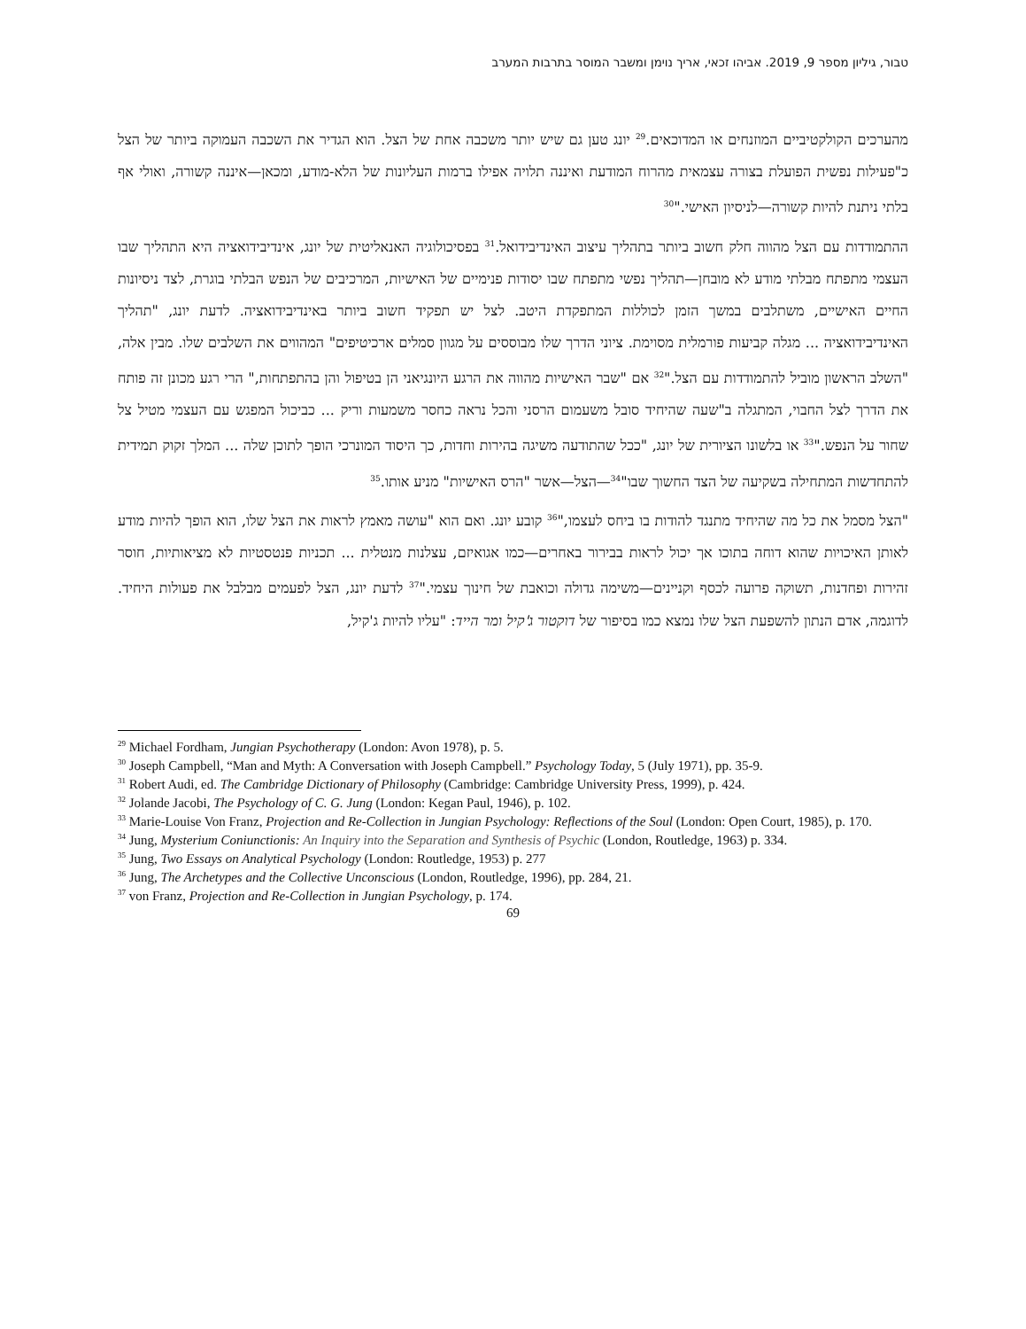טבור, גיליון מספר 9, 2019. אביהו זכאי, אריך נוימן ומשבר המוסר בתרבות המערב
מהערכים הקולקטיביים המוזנחים או המדוכאים.<sup>29</sup> יונג טען גם שיש יותר משכבה אחת של הצל. הוא הגדיר את השכבה העמוקה ביותר של הצל כ"פעילות נפשית הפועלת בצורה עצמאית מהרוח המודעת ואיננה תלויה אפילו ברמות העליונות של הלא-מודע, ומכאן—איננה קשורה, ואולי אף בלתי ניתנת להיות קשורה—לניסיון האישי."<sup>30</sup>
ההתמודדות עם הצל מהווה חלק חשוב ביותר בתהליך עיצוב האינדיבידואל.<sup>31</sup> בפסיכולוגיה האנאליטית של יונג, אינדיבידואציה היא התהליך שבו העצמי מתפתח מבלתי מודע לא מובחן—תהליך נפשי מתפתח שבו יסודות פנימיים של האישיות, המרכיבים של הנפש הבלתי בוגרת, לצד ניסיונות החיים האישיים, משתלבים במשך הזמן לכוללות המתפקדת היטב. לצל יש תפקיד חשוב ביותר באינדיבידואציה. לדעת יונג, "תהליך האינדיבידואציה ... מגלה קביעות פורמלית מסוימת. ציוני הדרך שלו מבוססים על מגוון סמלים ארכיטיפים" המהווים את השלבים שלו. מבין אלה, "השלב הראשון מוביל להתמודדות עם הצל."<sup>32</sup> אם "שבר האישיות מהווה את הרגע היונגיאני הן בטיפול והן בהתפתחות," הרי רגע מכונן זה פותח את הדרך לצל החבוי, המתגלה ב"שעה שהיחיד סובל משעמום הרסני והכל נראה כחסר משמעות וריק ... כביכול המפגש עם העצמי מטיל צל שחור על הנפש."<sup>33</sup> או בלשונו הציורית של יונג, "ככל שהתודעה משיגה בהירות וחדות, כך היסוד המונרכי הופך לתוכן שלה ... המלך זקוק תמידית להתחדשות המתחילה בשקיעה של הצד החשוך שבו"<sup>34</sup>—הצל—אשר "הרס האישיות" מניע אותו.<sup>35</sup>
"הצל מסמל את כל מה שהיחיד מתנגד להודות בו ביחס לעצמו,"<sup>36</sup> קובע יונג. ואם הוא "עושה מאמץ לראות את הצל שלו, הוא הופך להיות מודע לאותן האיכויות שהוא דוחה בתוכו אך יכול לראות בבירור באחרים—כמו אגואיזם, עצלנות מנטלית ... תכניות פנטסטיות לא מציאותיות, חוסר זהירות ופחדנות, תשוקה פרועה לכסף וקניינים—משימה גדולה וכואבת של חינוך עצמי."<sup>37</sup> לדעת יונג, הצל לפעמים מבלבל את פעולות היחיד. לדוגמה, אדם הנתון להשפעת הצל שלו נמצא כמו בסיפור של דוקטור ג'קיל ומר הייד: "עליו להיות ג'קיל,
<sup>29</sup> Michael Fordham, Jungian Psychotherapy (London: Avon 1978), p. 5.
<sup>30</sup> Joseph Campbell, “Man and Myth: A Conversation with Joseph Campbell.” Psychology Today, 5 (July 1971), pp. 35-9.
<sup>31</sup> Robert Audi, ed. The Cambridge Dictionary of Philosophy (Cambridge: Cambridge University Press, 1999), p. 424.
<sup>32</sup> Jolande Jacobi, The Psychology of C. G. Jung (London: Kegan Paul, 1946), p. 102.
<sup>33</sup> Marie-Louise Von Franz, Projection and Re-Collection in Jungian Psychology: Reflections of the Soul (London: Open Court, 1985), p. 170.
<sup>34</sup> Jung, Mysterium Coniunctionis: An Inquiry into the Separation and Synthesis of Psychic (London, Routledge, 1963) p. 334.
<sup>35</sup> Jung, Two Essays on Analytical Psychology (London: Routledge, 1953) p. 277
<sup>36</sup> Jung, The Archetypes and the Collective Unconscious (London, Routledge, 1996), pp. 284, 21.
<sup>37</sup> von Franz, Projection and Re-Collection in Jungian Psychology, p. 174.
69